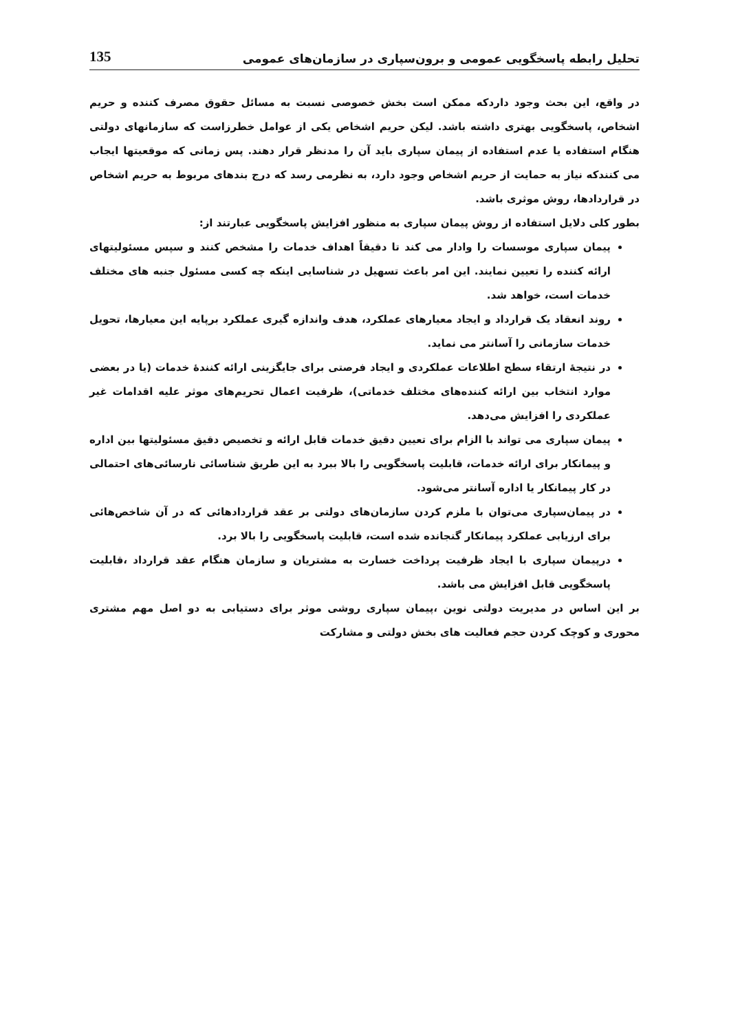تحلیل رابطه پاسخگویی عمومی و برون‌سپاری در سازمان‌های عمومی 135
در واقع، این بحث وجود داردکه ممکن است بخش خصوصی نسبت به مسائل حقوق مصرف کننده و حریم اشخاص، پاسخگویی بهتری داشته باشد. لیکن حریم اشخاص یکی از عوامل خطرزاست که سازمانهای دولتی هنگام استفاده یا عدم استفاده از پیمان سپاری باید آن را مدنظر قرار دهند. پس زمانی که موقعیتها ایجاب می کنندکه نیاز به حمایت از حریم اشخاص وجود دارد، به نظرمی رسد که درج بندهای مربوط به حریم اشخاص در قراردادها، روش موثری باشد.
بطور کلی دلایل استفاده از روش پیمان سپاری به منظور افزایش پاسخگویی عبارتند از:
پیمان سپاری موسسات را وادار می کند تا دقیقاً اهداف خدمات را مشخص کنند و سپس مسئولیتهای ارائه کننده را تعیین نمایند. این امر باعث تسهیل در شناسایی اینکه چه کسی مسئول جنبه های مختلف خدمات است، خواهد شد.
روند انعقاد یک قرارداد و ایجاد معیارهای عملکرد، هدف واندازه گیری عملکرد برپایه این معیارها، تحویل خدمات سازمانی را آسانتر می نماید.
در نتیجهٔ ارتقاء سطح اطلاعات عملکردی و ایجاد فرصتی برای جایگزینی ارائه کنندهٔ خدمات (یا در بعضی موارد انتخاب بین ارائه کننده‌های مختلف خدماتی)، ظرفیت اعمال تحریم‌های موثر علیه اقدامات غیر عملکردی را افزایش می‌دهد.
پیمان سپاری می تواند با الزام برای تعیین دقیق خدمات قابل ارائه و تخصیص دقیق مسئولیتها بین اداره و پیمانکار برای ارائه خدمات، قابلیت پاسخگویی را بالا ببرد به این طریق شناسائی نارسائی‌های احتمالی در کار پیمانکار یا اداره آسانتر می‌شود.
در پیمان‌سپاری می‌توان با ملزم کردن سازمان‌های دولتی بر عقد قراردادهائی که در آن شاخص‌هائی برای ارزیابی عملکرد پیمانکار گنجانده شده است، قابلیت پاسخگویی را بالا برد.
درپیمان سپاری با ایجاد ظرفیت پرداخت خسارت به مشتریان و سازمان هنگام عقد قرارداد ،قابلیت پاسخگویی قابل افزایش می باشد.
بر این اساس در مدیریت دولتی نوین ،پیمان سپاری روشی موثر برای دستیابی به دو اصل مهم مشتری محوری و کوچک کردن حجم فعالیت های بخش دولتی و مشارکت